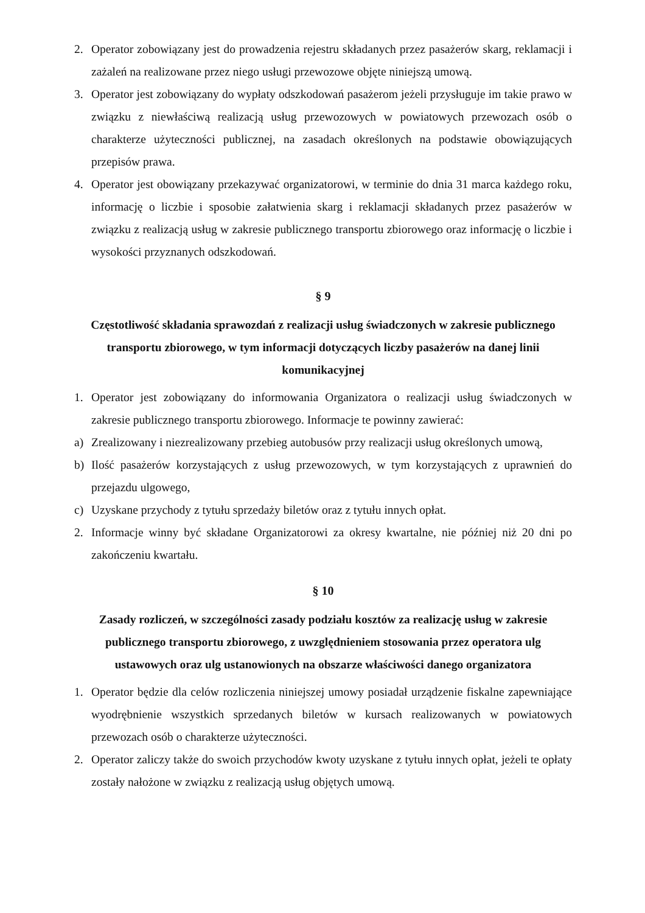2. Operator zobowiązany jest do prowadzenia rejestru składanych przez pasażerów skarg, reklamacji i zażaleń na realizowane przez niego usługi przewozowe objęte niniejszą umową.
3. Operator jest zobowiązany do wypłaty odszkodowań pasażerom jeżeli przysługuje im takie prawo w związku z niewłaściwą realizacją usług przewozowych w powiatowych przewozach osób o charakterze użyteczności publicznej, na zasadach określonych na podstawie obowiązujących przepisów prawa.
4. Operator jest obowiązany przekazywać organizatorowi, w terminie do dnia 31 marca każdego roku, informację o liczbie i sposobie załatwienia skarg i reklamacji składanych przez pasażerów w związku z realizacją usług w zakresie publicznego transportu zbiorowego oraz informację o liczbie i wysokości przyznanych odszkodowań.
§ 9
Częstotliwość składania sprawozdań z realizacji usług świadczonych w zakresie publicznego transportu zbiorowego, w tym informacji dotyczących liczby pasażerów na danej linii komunikacyjnej
1. Operator jest zobowiązany do informowania Organizatora o realizacji usług świadczonych w zakresie publicznego transportu zbiorowego. Informacje te powinny zawierać:
a) Zrealizowany i niezrealizowany przebieg autobusów przy realizacji usług określonych umową,
b) Ilość pasażerów korzystających z usług przewozowych, w tym korzystających z uprawnień do przejazdu ulgowego,
c) Uzyskane przychody z tytułu sprzedaży biletów oraz z tytułu innych opłat.
2. Informacje winny być składane Organizatorowi za okresy kwartalne, nie później niż 20 dni po zakończeniu kwartału.
§ 10
Zasady rozliczeń, w szczególności zasady podziału kosztów za realizację usług w zakresie publicznego transportu zbiorowego, z uwzględnieniem stosowania przez operatora ulg ustawowych oraz ulg ustanowionych na obszarze właściwości danego organizatora
1. Operator będzie dla celów rozliczenia niniejszej umowy posiadał urządzenie fiskalne zapewniające wyodrębnienie wszystkich sprzedanych biletów w kursach realizowanych w powiatowych przewozach osób o charakterze użyteczności.
2. Operator zaliczy także do swoich przychodów kwoty uzyskane z tytułu innych opłat, jeżeli te opłaty zostały nałożone w związku z realizacją usług objętych umową.